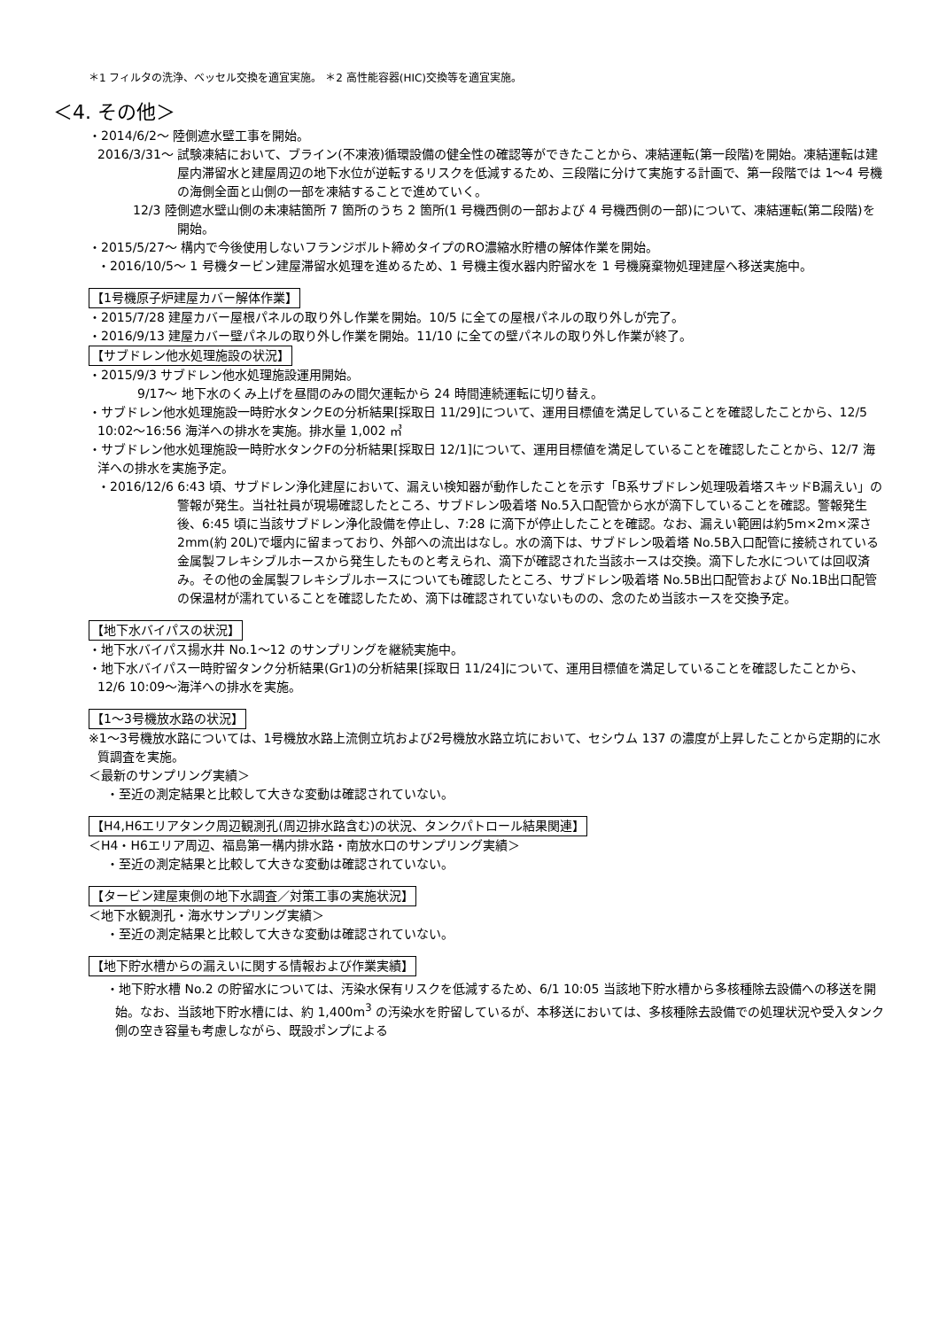＊1 フィルタの洗浄、ベッセル交換を適宜実施。 ＊2 高性能容器(HIC)交換等を適宜実施。
＜4. その他＞
・2014/6/2～ 陸側遮水壁工事を開始。
2016/3/31～ 試験凍結において、ブライン(不凍液)循環設備の健全性の確認等ができたことから、凍結運転(第一段階)を開始。凍結運転は建屋内滞留水と建屋周辺の地下水位が逆転するリスクを低減するため、三段階に分けて実施する計画で、第一段階では 1～4 号機の海側全面と山側の一部を凍結することで進めていく。
12/3 陸側遮水壁山側の未凍結箇所 7 箇所のうち 2 箇所(1 号機西側の一部および 4 号機西側の一部)について、凍結運転(第二段階)を開始。
・2015/5/27～ 構内で今後使用しないフランジボルト締めタイプのRO濃縮水貯槽の解体作業を開始。
・2016/10/5～ 1 号機タービン建屋滞留水処理を進めるため、1 号機主復水器内貯留水を 1 号機廃棄物処理建屋へ移送実施中。
【1号機原子炉建屋カバー解体作業】
・2015/7/28 建屋カバー屋根パネルの取り外し作業を開始。10/5 に全ての屋根パネルの取り外しが完了。
・2016/9/13 建屋カバー壁パネルの取り外し作業を開始。11/10 に全ての壁パネルの取り外し作業が終了。
【サブドレン他水処理施設の状況】
・2015/9/3 サブドレン他水処理施設運用開始。
9/17～ 地下水のくみ上げを昼間のみの間欠運転から 24 時間連続運転に切り替え。
・サブドレン他水処理施設一時貯水タンクEの分析結果[採取日 11/29]について、運用目標値を満足していることを確認したことから、12/5 10:02～16:56 海洋への排水を実施。排水量 1,002 ㎥
・サブドレン他水処理施設一時貯水タンクFの分析結果[採取日 12/1]について、運用目標値を満足していることを確認したことから、12/7 海洋への排水を実施予定。
・2016/12/6 6:43 頃、サブドレン浄化建屋において、漏えい検知器が動作したことを示す「B系サブドレン処理吸着塔スキッドB漏えい」の警報が発生。当社社員が現場確認したところ、サブドレン吸着塔 No.5入口配管から水が滴下していることを確認。警報発生後、6:45 頃に当該サブドレン浄化設備を停止し、7:28 に滴下が停止したことを確認。なお、漏えい範囲は約5m×2m×深さ2mm(約 20L)で堰内に留まっており、外部への流出はなし。水の滴下は、サブドレン吸着塔 No.5B入口配管に接続されている金属製フレキシブルホースから発生したものと考えられ、滴下が確認された当該ホースは交換。滴下した水については回収済み。その他の金属製フレキシブルホースについても確認したところ、サブドレン吸着塔 No.5B出口配管および No.1B出口配管の保温材が濡れていることを確認したため、滴下は確認されていないものの、念のため当該ホースを交換予定。
【地下水バイパスの状況】
・地下水バイパス揚水井 No.1～12 のサンプリングを継続実施中。
・地下水バイパス一時貯留タンク分析結果(Gr1)の分析結果[採取日 11/24]について、運用目標値を満足していることを確認したことから、12/6 10:09～海洋への排水を実施。
【1～3号機放水路の状況】
※1～3号機放水路については、1号機放水路上流側立坑および2号機放水路立坑において、セシウム 137 の濃度が上昇したことから定期的に水質調査を実施。
＜最新のサンプリング実績＞
・至近の測定結果と比較して大きな変動は確認されていない。
【H4,H6エリアタンク周辺観測孔(周辺排水路含む)の状況、タンクパトロール結果関連】
＜H4・H6エリア周辺、福島第一構内排水路・南放水口のサンプリング実績＞
・至近の測定結果と比較して大きな変動は確認されていない。
【タービン建屋東側の地下水調査／対策工事の実施状況】
＜地下水観測孔・海水サンプリング実績＞
・至近の測定結果と比較して大きな変動は確認されていない。
【地下貯水槽からの漏えいに関する情報および作業実績】
・地下貯水槽 No.2 の貯留水については、汚染水保有リスクを低減するため、6/1 10:05 当該地下貯水槽から多核種除去設備への移送を開始。なお、当該地下貯水槽には、約 1,400m<sup>3</sup> の汚染水を貯留しているが、本移送においては、多核種除去設備での処理状況や受入タンク側の空き容量も考慮しながら、既設ポンプによる